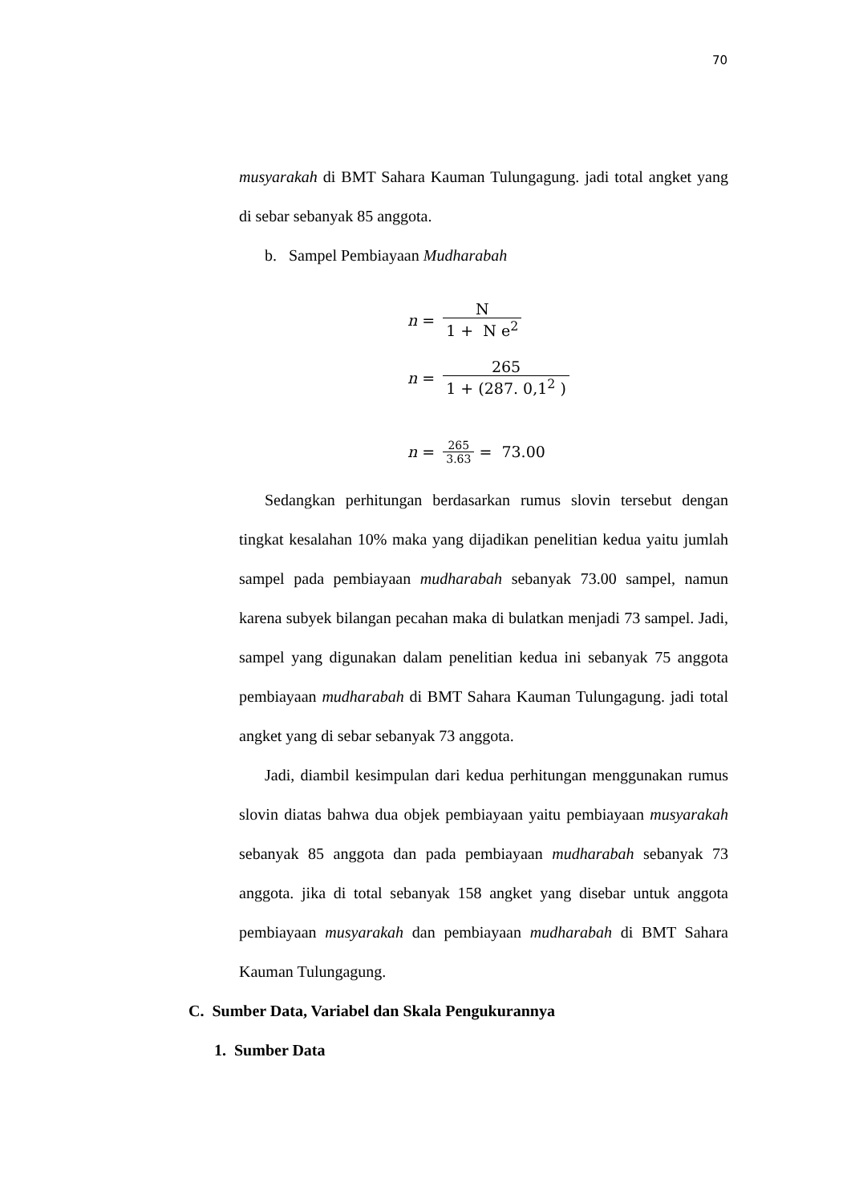70
musyarakah di BMT Sahara Kauman Tulungagung. jadi total angket yang di sebar sebanyak 85 anggota.
b. Sampel Pembiayaan Mudharabah
n = N 1 + N e<sup>2</sup>
n = 265 1 + (287. 0,1<sup>2</sup> )
n = 265 3.63 = 73.00
Sedangkan perhitungan berdasarkan rumus slovin tersebut dengan tingkat kesalahan 10% maka yang dijadikan penelitian kedua yaitu jumlah sampel pada pembiayaan mudharabah sebanyak 73.00 sampel, namun karena subyek bilangan pecahan maka di bulatkan menjadi 73 sampel. Jadi, sampel yang digunakan dalam penelitian kedua ini sebanyak 75 anggota pembiayaan mudharabah di BMT Sahara Kauman Tulungagung. jadi total angket yang di sebar sebanyak 73 anggota.
Jadi, diambil kesimpulan dari kedua perhitungan menggunakan rumus slovin diatas bahwa dua objek pembiayaan yaitu pembiayaan musyarakah sebanyak 85 anggota dan pada pembiayaan mudharabah sebanyak 73 anggota. jika di total sebanyak 158 angket yang disebar untuk anggota pembiayaan musyarakah dan pembiayaan mudharabah di BMT Sahara Kauman Tulungagung.
C. Sumber Data, Variabel dan Skala Pengukurannya
1. Sumber Data